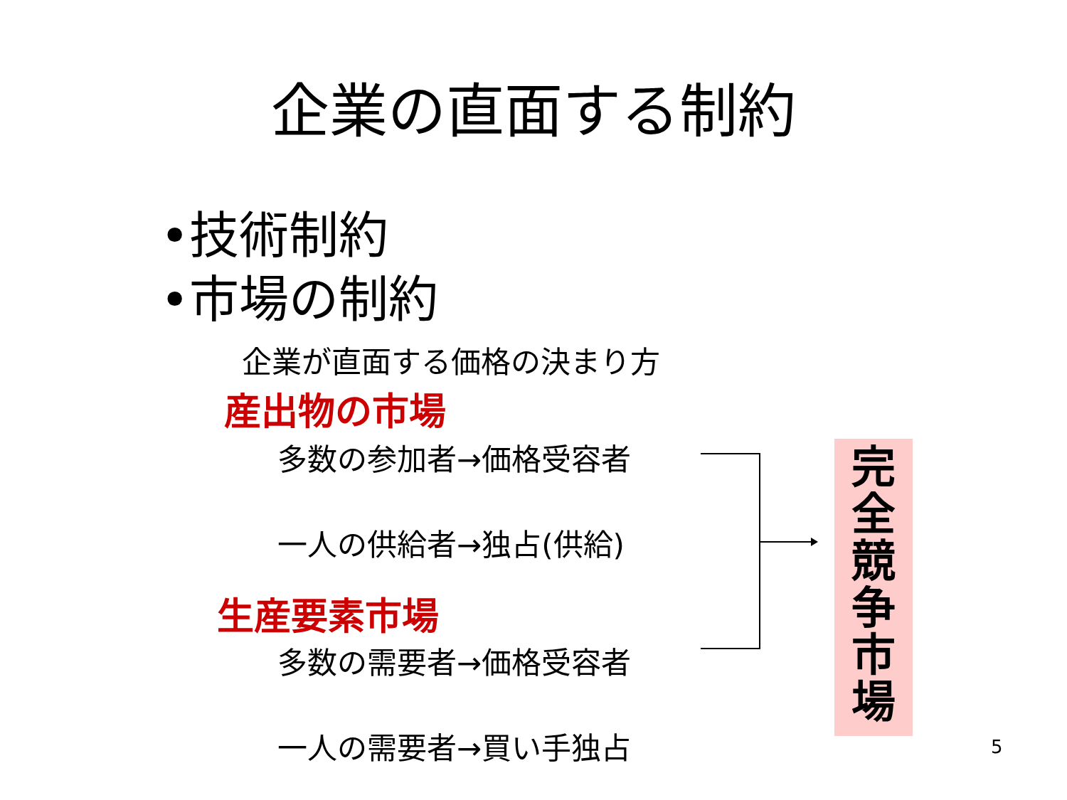企業の直面する制約
•技術制約
•市場の制約
企業が直面する価格の決まり方
産出物の市場
多数の参加者→価格受容者
一人の供給者→独占(供給)
生産要素市場
多数の需要者→価格受容者
一人の需要者→買い手独占
完
全
競
争
市
場
5